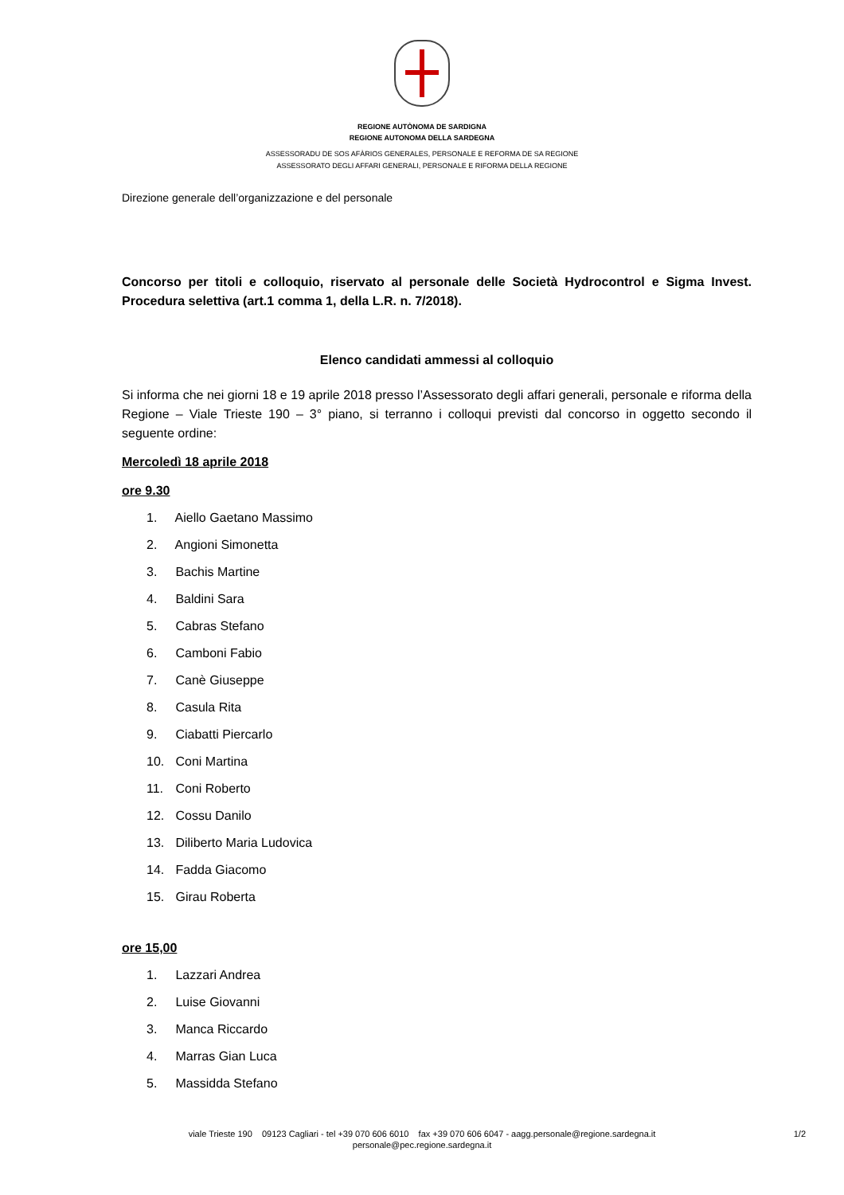REGIONE AUTÒNOMA DE SARDIGNA
REGIONE AUTONOMA DELLA SARDEGNA
ASSESSORADU DE SOS AFÀRIOS GENERALES, PERSONALE E REFORMA DE SA REGIONE
ASSESSORATO DEGLI AFFARI GENERALI, PERSONALE E RIFORMA DELLA REGIONE
Direzione generale dell’organizzazione e del personale
Concorso per titoli e colloquio, riservato al personale delle Società Hydrocontrol e Sigma Invest. Procedura selettiva (art.1 comma 1, della L.R. n. 7/2018).
Elenco candidati ammessi al colloquio
Si informa che nei giorni 18 e 19 aprile 2018 presso l’Assessorato degli affari generali, personale e riforma della Regione – Viale Trieste 190 – 3° piano, si terranno i colloqui previsti dal concorso in oggetto secondo il seguente ordine:
Mercoledì 18 aprile 2018
ore 9.30
1. Aiello Gaetano Massimo
2. Angioni Simonetta
3. Bachis Martine
4. Baldini Sara
5. Cabras Stefano
6. Camboni Fabio
7. Canè Giuseppe
8. Casula Rita
9. Ciabatti Piercarlo
10. Coni Martina
11. Coni Roberto
12. Cossu Danilo
13. Diliberto Maria Ludovica
14. Fadda Giacomo
15. Girau Roberta
ore 15,00
1. Lazzari Andrea
2. Luise Giovanni
3. Manca Riccardo
4. Marras Gian Luca
5. Massidda Stefano
viale Trieste 190 09123 Cagliari - tel +39 070 606 6010 fax +39 070 606 6047 - aagg.personale@regione.sardegna.it
personale@pec.regione.sardegna.it
1/2